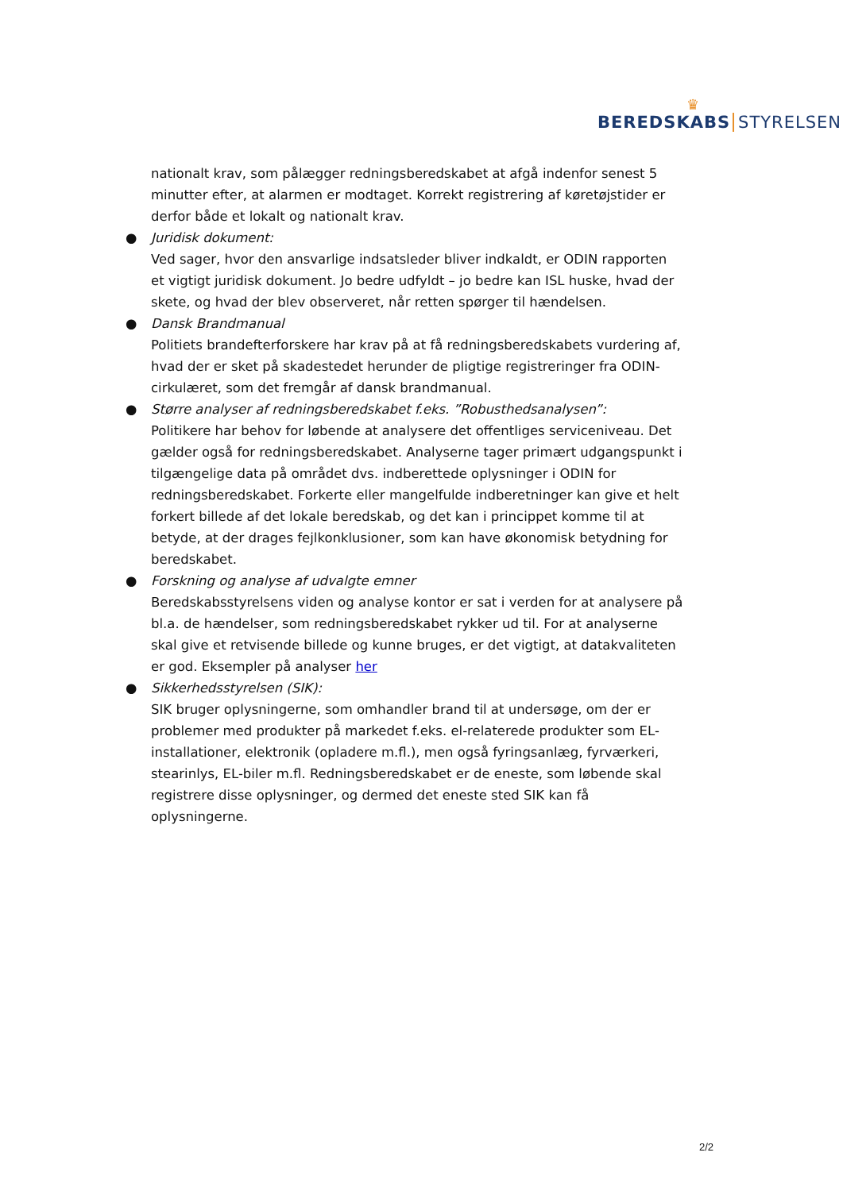♛
BEREDSKABS STYRELSEN
nationalt krav, som pålægger redningsberedskabet at afgå indenfor senest 5 minutter efter, at alarmen er modtaget. Korrekt registrering af køretøjstider er derfor både et lokalt og nationalt krav.
● Juridisk dokument:
Ved sager, hvor den ansvarlige indsatsleder bliver indkaldt, er ODIN rapporten et vigtigt juridisk dokument. Jo bedre udfyldt – jo bedre kan ISL huske, hvad der skete, og hvad der blev observeret, når retten spørger til hændelsen.
● Dansk Brandmanual
Politiets brandefterforskere har krav på at få redningsberedskabets vurdering af, hvad der er sket på skadestedet herunder de pligtige registreringer fra ODIN-cirkulæret, som det fremgår af dansk brandmanual.
● Større analyser af redningsberedskabet f.eks. ”Robusthedsanalysen”:
Politikere har behov for løbende at analysere det offentliges serviceniveau. Det gælder også for redningsberedskabet. Analyserne tager primært udgangspunkt i tilgængelige data på området dvs. indberettede oplysninger i ODIN for redningsberedskabet. Forkerte eller mangelfulde indberetninger kan give et helt forkert billede af det lokale beredskab, og det kan i princippet komme til at betyde, at der drages fejlkonklusioner, som kan have økonomisk betydning for beredskabet.
● Forskning og analyse af udvalgte emner
Beredskabsstyrelsens viden og analyse kontor er sat i verden for at analysere på bl.a. de hændelser, som redningsberedskabet rykker ud til. For at analyserne skal give et retvisende billede og kunne bruges, er det vigtigt, at datakvaliteten er god. Eksempler på analyser her
● Sikkerhedsstyrelsen (SIK):
SIK bruger oplysningerne, som omhandler brand til at undersøge, om der er problemer med produkter på markedet f.eks. el-relaterede produkter som EL-installationer, elektronik (opladere m.fl.), men også fyringsanlæg, fyrværkeri, stearinlys, EL-biler m.fl. Redningsberedskabet er de eneste, som løbende skal registrere disse oplysninger, og dermed det eneste sted SIK kan få oplysningerne.
2/2